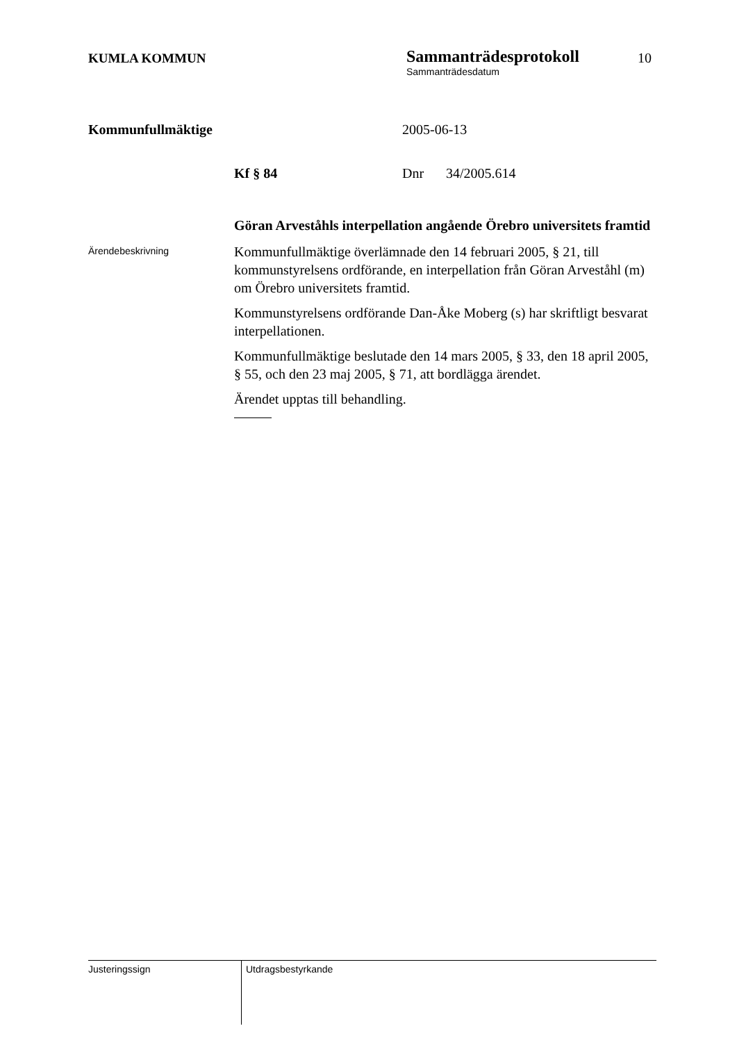KUMLA KOMMUN
Sammanträdesprotokoll
Sammanträdesdatum
10
Kommunfullmäktige 2005-06-13
Kf § 84 Dnr 34/2005.614
Göran Arveståhls interpellation angående Örebro universitets framtid
Ärendebeskrivning
Kommunfullmäktige överlämnade den 14 februari 2005, § 21, till kommunstyrelsens ordförande, en interpellation från Göran Arveståhl (m) om Örebro universitets framtid.
Kommunstyrelsens ordförande Dan-Åke Moberg (s) har skriftligt besvarat interpellationen.
Kommunfullmäktige beslutade den 14 mars 2005, § 33, den 18 april 2005, § 55, och den 23 maj 2005, § 71, att bordlägga ärendet.
Ärendet upptas till behandling.
Justeringssign
Utdragsbestyrkande